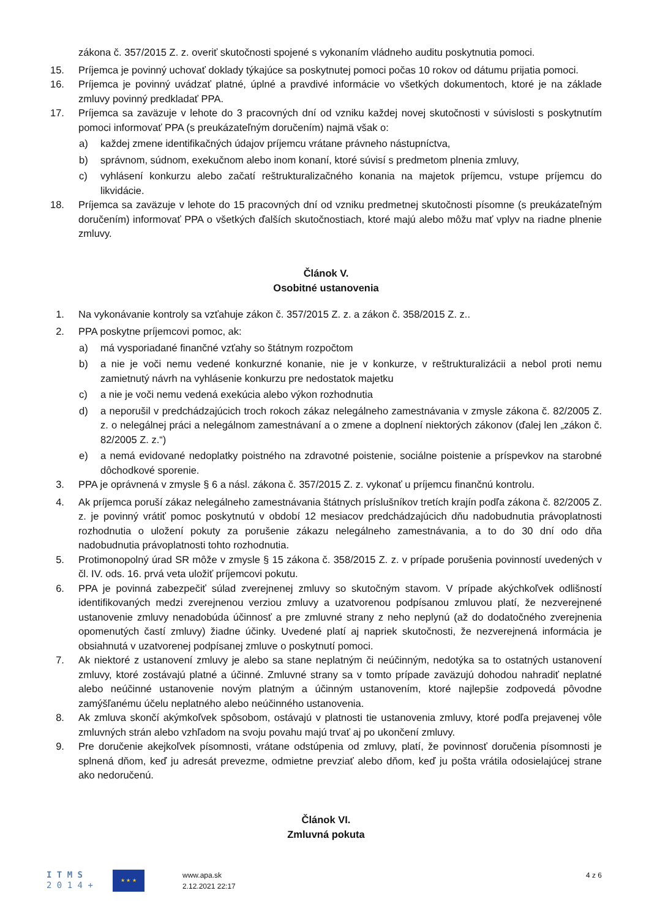zákona č. 357/2015 Z. z. overiť skutočnosti spojené s vykonaním vládneho auditu poskytnutia pomoci.
15. Príjemca je povinný uchovať doklady týkajúce sa poskytnutej pomoci počas 10 rokov od dátumu prijatia pomoci.
16. Príjemca je povinný uvádzať platné, úplné a pravdivé informácie vo všetkých dokumentoch, ktoré je na základe zmluvy povinný predkladať PPA.
17. Príjemca sa zaväzuje v lehote do 3 pracovných dní od vzniku každej novej skutočnosti v súvislosti s poskytnutím pomoci informovať PPA (s preukázateľným doručením) najmä však o:
a) každej zmene identifikačných údajov príjemcu vrátane právneho nástupníctva,
b) správnom, súdnom, exekučnom alebo inom konaní, ktoré súvisí s predmetom plnenia zmluvy,
c) vyhlásení konkurzu alebo začatí reštrukturalizačného konania na majetok príjemcu, vstupe príjemcu do likvidácie.
18. Príjemca sa zaväzuje v lehote do 15 pracovných dní od vzniku predmetnej skutočnosti písomne (s preukázateľným doručením) informovať PPA o všetkých ďalších skutočnostiach, ktoré majú alebo môžu mať vplyv na riadne plnenie zmluvy.
Článok V.
Osobitné ustanovenia
1. Na vykonávanie kontroly sa vzťahuje zákon č. 357/2015 Z. z. a zákon č. 358/2015 Z. z..
2. PPA poskytne príjemcovi pomoc, ak:
a) má vysporiadané finančné vzťahy so štátnym rozpočtom
b) a nie je voči nemu vedené konkurzné konanie, nie je v konkurze, v reštrukturalizácii a nebol proti nemu zamietnutý návrh na vyhlásenie konkurzu pre nedostatok majetku
c) a nie je voči nemu vedená exekúcia alebo výkon rozhodnutia
d) a neporušil v predchádzajúcich troch rokoch zákaz nelegálneho zamestnávania v zmysle zákona č. 82/2005 Z. z. o nelegálnej práci a nelegálnom zamestnávaní a o zmene a doplnení niektorých zákonov (ďalej len „zákon č. 82/2005 Z. z.“)
e) a nemá evidované nedoplatky poistného na zdravotné poistenie, sociálne poistenie a príspevkov na starobné dôchodkové sporenie.
3. PPA je oprávnená v zmysle § 6 a násl. zákona č. 357/2015 Z. z. vykonať u príjemcu finančnú kontrolu.
4. Ak príjemca poruší zákaz nelegálneho zamestnávania štátnych príslušníkov tretích krajín podľa zákona č. 82/2005 Z. z. je povinný vrátiť pomoc poskytnutú v období 12 mesiacov predchádzajúcich dňu nadobudnutia právoplatnosti rozhodnutia o uložení pokuty za porušenie zákazu nelegálneho zamestnávania, a to do 30 dní odo dňa nadobudnutia právoplatnosti tohto rozhodnutia.
5. Protimonopolný úrad SR môže v zmysle § 15 zákona č. 358/2015 Z. z. v prípade porušenia povinností uvedených v čl. IV. ods. 16. prvá veta uložiť príjemcovi pokutu.
6. PPA je povinná zabezpečiť súlad zverejnenej zmluvy so skutočným stavom. V prípade akýchkoľvek odlišností identifikovaných medzi zverejnenou verziou zmluvy a uzatvorenou podpísanou zmluvou platí, že nezverejnené ustanovenie zmluvy nenadobúda účinnosť a pre zmluvné strany z neho neplynú (až do dodatočného zverejnenia opomenutých častí zmluvy) žiadne účinky. Uvedené platí aj napriek skutočnosti, že nezverejnená informácia je obsiahnutá v uzatvorenej podpísanej zmluve o poskytnutí pomoci.
7. Ak niektoré z ustanovení zmluvy je alebo sa stane neplatným či neúčinným, nedotýka sa to ostatných ustanovení zmluvy, ktoré zostávajú platné a účinné. Zmluvné strany sa v tomto prípade zaväzujú dohodou nahradiť neplatné alebo neúčinné ustanovenie novým platným a účinným ustanovením, ktoré najlepšie zodpovedá pôvodne zamýšľanému účelu neplatného alebo neúčinného ustanovenia.
8. Ak zmluva skončí akýmkoľvek spôsobom, ostávajú v platnosti tie ustanovenia zmluvy, ktoré podľa prejavenej vôle zmluvných strán alebo vzhľadom na svoju povahu majú trvať aj po ukončení zmluvy.
9. Pre doručenie akejkoľvek písomnosti, vrátane odstúpenia od zmluvy, platí, že povinnosť doručenia písomnosti je splnená dňom, keď ju adresát prevezme, odmietne prevziať alebo dňom, keď ju pošta vrátila odosielajúcej strane ako nedoručenú.
Článok VI.
Zmluvná pokuta
I T M S
2 0 1 4 +
★ ★ ★
www.apa.sk
2.12.2021 22:17
4 z 6